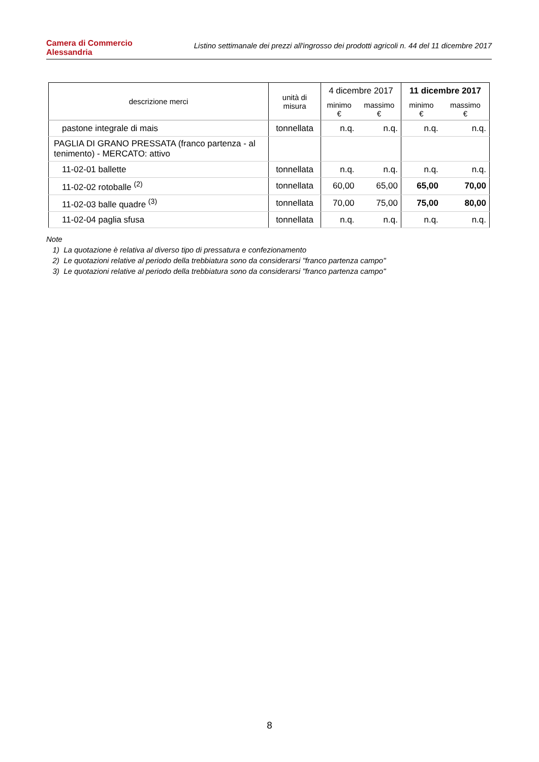Camera di Commercio
Alessandria
Listino settimanale dei prezzi all'ingrosso dei prodotti agricoli n. 44 del 11 dicembre 2017
| descrizione merci | unità di misura | 4 dicembre 2017 | | 11 dicembre 2017 | |
| --- | --- | --- | --- | --- | --- |
| | | minimo € | massimo € | minimo € | massimo € |
| pastone integrale di mais | tonnellata | n.q. | n.q. | n.q. | n.q. |
| PAGLIA DI GRANO PRESSATA (franco partenza - al tenimento) - MERCATO: attivo | | | | | |
| 11-02-01 ballette | tonnellata | n.q. | n.q. | n.q. | n.q. |
| 11-02-02 rotoballe <sup>(2)</sup> | tonnellata | 60,00 | 65,00 | 65,00 | 70,00 |
| 11-02-03 balle quadre <sup>(3)</sup> | tonnellata | 70,00 | 75,00 | 75,00 | 80,00 |
| 11-02-04 paglia sfusa | tonnellata | n.q. | n.q. | n.q. | n.q. |
Note
1) La quotazione è relativa al diverso tipo di pressatura e confezionamento
2) Le quotazioni relative al periodo della trebbiatura sono da considerarsi "franco partenza campo"
3) Le quotazioni relative al periodo della trebbiatura sono da considerarsi "franco partenza campo"
8